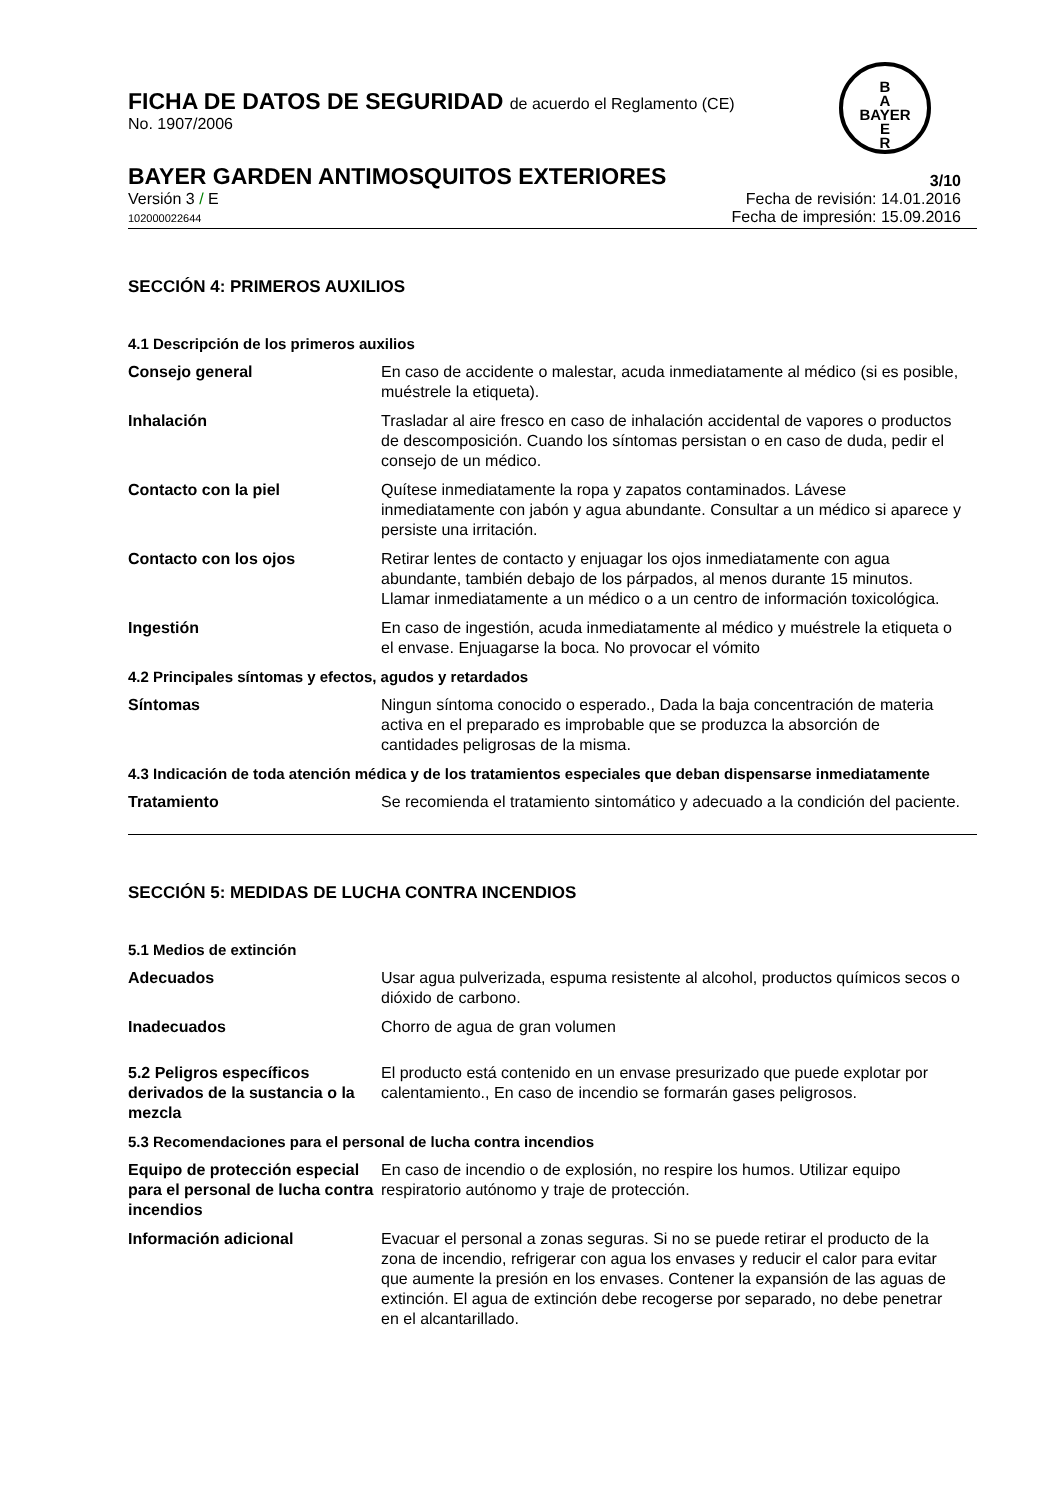FICHA DE DATOS DE SEGURIDAD de acuerdo el Reglamento (CE)
No. 1907/2006
B
A
BAYER
E
R
BAYER GARDEN ANTIMOSQUITOS EXTERIORES
3/10
Versión 3 / E
102000022644
Fecha de revisión: 14.01.2016
Fecha de impresión: 15.09.2016
SECCIÓN 4: PRIMEROS AUXILIOS
4.1 Descripción de los primeros auxilios
Consejo general En caso de accidente o malestar, acuda inmediatamente al médico (si es posible, muéstrele la etiqueta).
Inhalación Trasladar al aire fresco en caso de inhalación accidental de vapores o productos de descomposición. Cuando los síntomas persistan o en caso de duda, pedir el consejo de un médico.
Contacto con la piel Quítese inmediatamente la ropa y zapatos contaminados. Lávese inmediatamente con jabón y agua abundante. Consultar a un médico si aparece y persiste una irritación.
Contacto con los ojos Retirar lentes de contacto y enjuagar los ojos inmediatamente con agua abundante, también debajo de los párpados, al menos durante 15 minutos. Llamar inmediatamente a un médico o a un centro de información toxicológica.
Ingestión En caso de ingestión, acuda inmediatamente al médico y muéstrele la etiqueta o el envase. Enjuagarse la boca. No provocar el vómito
4.2 Principales síntomas y efectos, agudos y retardados
Síntomas Ningun síntoma conocido o esperado., Dada la baja concentración de materia activa en el preparado es improbable que se produzca la absorción de cantidades peligrosas de la misma.
4.3 Indicación de toda atención médica y de los tratamientos especiales que deban dispensarse inmediatamente
Tratamiento Se recomienda el tratamiento sintomático y adecuado a la condición del paciente.
SECCIÓN 5: MEDIDAS DE LUCHA CONTRA INCENDIOS
5.1 Medios de extinción
Adecuados Usar agua pulverizada, espuma resistente al alcohol, productos químicos secos o dióxido de carbono.
Inadecuados Chorro de agua de gran volumen
5.2 Peligros específicos derivados de la sustancia o la mezcla
El producto está contenido en un envase presurizado que puede explotar por calentamiento., En caso de incendio se formarán gases peligrosos.
5.3 Recomendaciones para el personal de lucha contra incendios
Equipo de protección especial para el personal de lucha contra incendios
En caso de incendio o de explosión, no respire los humos. Utilizar equipo respiratorio autónomo y traje de protección.
Información adicional Evacuar el personal a zonas seguras. Si no se puede retirar el producto de la zona de incendio, refrigerar con agua los envases y reducir el calor para evitar que aumente la presión en los envases. Contener la expansión de las aguas de extinción. El agua de extinción debe recogerse por separado, no debe penetrar en el alcantarillado.